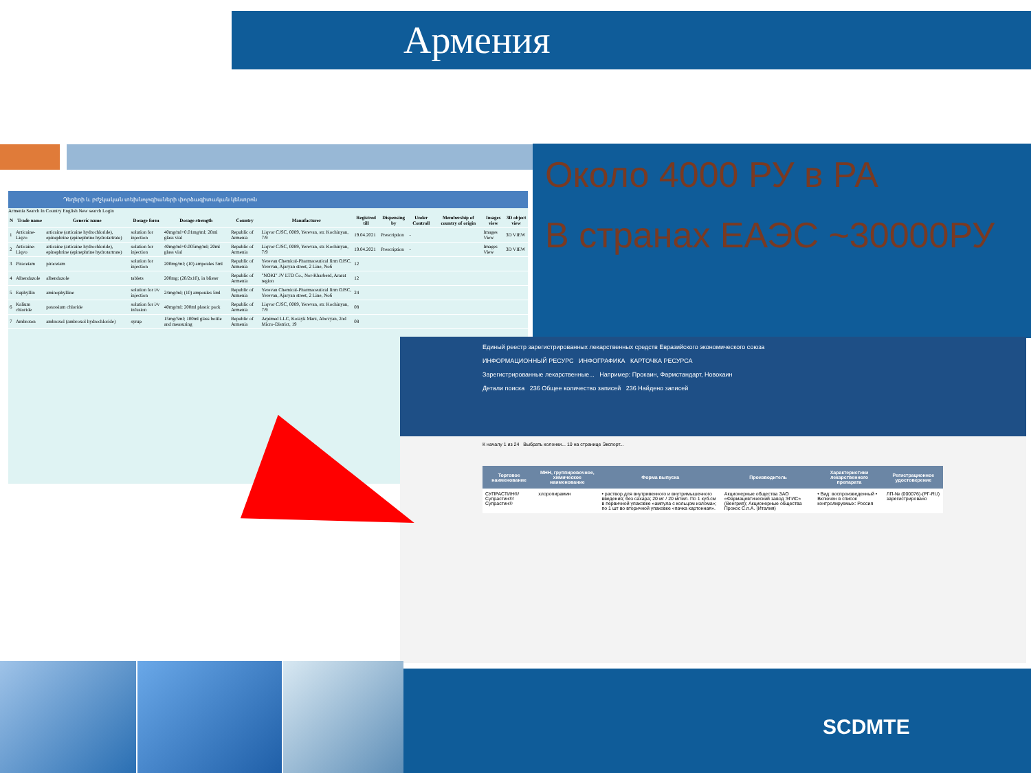Армения
Около 4000 РУ в РА
В странах ЕАЭС ~30000РУ
Դեղերի և բժշկական տեխնոլոգիաների փորձագիտական կենտրոն
Armenia Search In Country English New search Login
| N | Trade name | Generic name | Dosage form | Dosage strength | Country | Manufacturer | Registred till | Dispensing by | Under Controll | Membership of country of origin | Images view | 3D object view |
| --- | --- | --- | --- | --- | --- | --- | --- | --- | --- | --- | --- | --- |
| 1 | Articaine-Liqvo | articaine (articaine hydrochloride), epinephrine (epinephrine hydrotartrate) | solution for injection | 40mg/ml+0.01mg/ml; 20ml glass vial | Republic of Armenia | Liqvor CJSC, 0089, Yerevan, str. Kochinyan, 7/9 | 19.04.2021 | Prescription | - | | Images View | 3D VIEW |
| 2 | Articaine-Liqvo | articaine (articaine hydrochloride), epinephrine (epinephrine hydrotartrate) | solution for injection | 40mg/ml+0.005mg/ml; 20ml glass vial | Republic of Armenia | Liqvor CJSC, 0089, Yerevan, str. Kochinyan, 7/9 | 19.04.2021 | Prescription | - | | Images View | 3D VIEW |
| 3 | Piracetam | piracetam | solution for injection | 200mg/ml; (10) ampoules 5ml | Republic of Armenia | Yerevan Chemical-Pharmaceutical firm OJSC, Yerevan, Ajaryan street, 2 Line, No6 | 12 | | | | | |
| 4 | Albendazole | albendazole | tablets | 200mg; (20/2x10), in blister | Republic of Armenia | "NOKI" JV LTD Co., Nor-Kharberd, Ararat region | 12 | | | | | |
| 5 | Euphyllin | aminophylline | solution for i/v injection | 24mg/ml; (10) ampoules 5ml | Republic of Armenia | Yerevan Chemical-Pharmaceutical firm OJSC, Yerevan, Ajaryan street, 2 Line, No6 | 24 | | | | | |
| 6 | Kalium chloride | potassium chloride | solution for i/v infusion | 40mg/ml; 200ml plastic pack | Republic of Armenia | Liqvor CJSC, 0089, Yerevan, str. Kochinyan, 7/9 | 08 | | | | | |
| 7 | Ambroton | ambroxol (ambroxol hydrochloride) | syrup | 15mg/5ml; 100ml glass bottle and measuring | Republic of Armenia | Arpimed LLC, Kotayk Marz, Abovyan, 2nd Micro-District, 19 | 08 | | | | | |
Единый реестр зарегистрированных лекарственных средств Евразийского экономического союза
ИНФОРМАЦИОННЫЙ РЕСУРС ИНФОГРАФИКА КАРТОЧКА РЕСУРСА
Зарегистрированные лекарственные... Например: Прокаин, Фармстандарт, Новокаин
Детали поиска 236 Общее количество записей 236 Найдено записей
К началу 1 из 24 Выбрать колонки... 10 на странице Экспорт...
| Торговое наименование | МНН, группировочное, химическое наименование | Форма выпуска | Производитель | Характеристики лекарственного препарата | Регистрационное удостоверение |
| --- | --- | --- | --- | --- | --- |
| СУПРАСТИН®/ Супрастин®/ Супрастин® | хлоропирамин | • раствор для внутривенного и внутримышечного введения; без сахара; 20 мг / 20 мг/мл. По 1 куб.см в первичной упаковке «ампула с кольцом излома»; по 1 шт во вторичной упаковке «пачка картонная». | Акционерные общества ЗАО «Фармацевтический завод ЭГИС» (Венгрия); Акционерные общества Прокос С.п.А. (Италия) | • Вид: воспроизведенный • Включен в список контролируемых: Россия | ЛП-№ (000076)-(РГ-RU) зарегистрировано |
SCDMTE